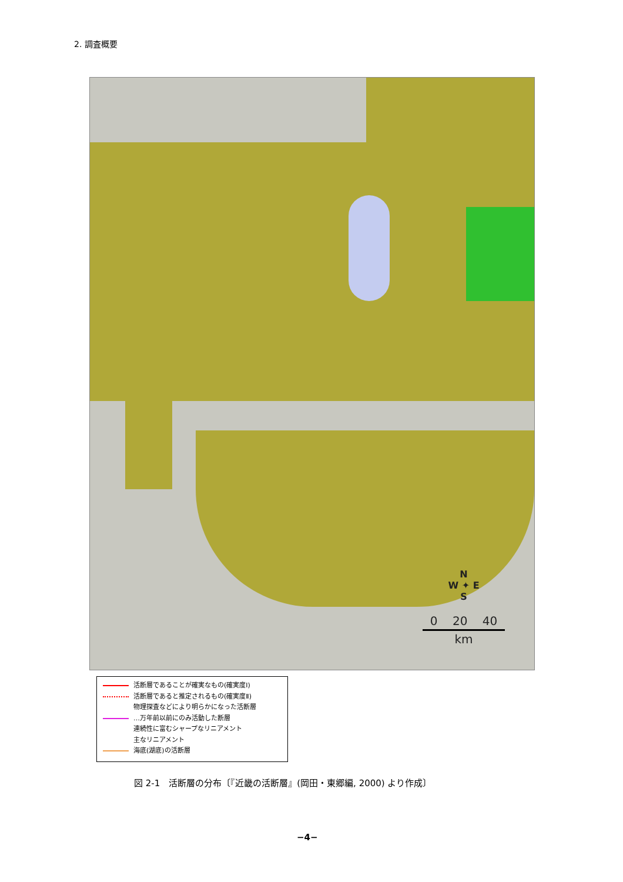2. 調査概要
N
W ✦ E
S
0 20 40
km
活断層であることが確実なもの(確実度Ⅰ)
活断層であると推定されるもの(確実度Ⅱ)
物理探査などにより明らかになった活断層
…万年前以前にのみ活動した断層
連続性に富むシャープなリニアメント
主なリニアメント
海底(湖底)の活断層
図 2-1　活断層の分布〔『近畿の活断層』(岡田・東郷編, 2000) より作成〕
−4−